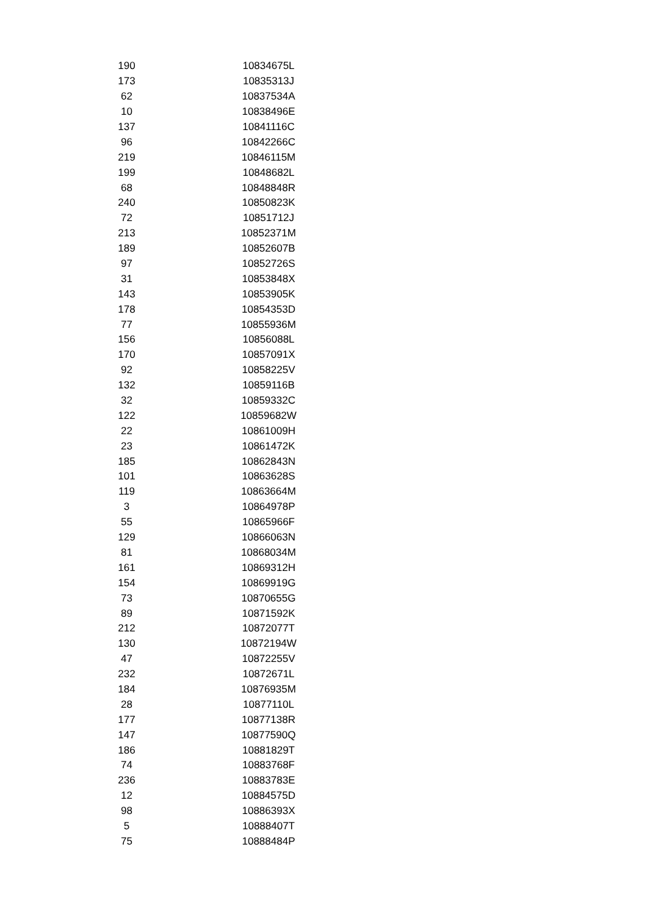| 190 | 10834675L |
| 173 | 10835313J |
| 62 | 10837534A |
| 10 | 10838496E |
| 137 | 10841116C |
| 96 | 10842266C |
| 219 | 10846115M |
| 199 | 10848682L |
| 68 | 10848848R |
| 240 | 10850823K |
| 72 | 10851712J |
| 213 | 10852371M |
| 189 | 10852607B |
| 97 | 10852726S |
| 31 | 10853848X |
| 143 | 10853905K |
| 178 | 10854353D |
| 77 | 10855936M |
| 156 | 10856088L |
| 170 | 10857091X |
| 92 | 10858225V |
| 132 | 10859116B |
| 32 | 10859332C |
| 122 | 10859682W |
| 22 | 10861009H |
| 23 | 10861472K |
| 185 | 10862843N |
| 101 | 10863628S |
| 119 | 10863664M |
| 3 | 10864978P |
| 55 | 10865966F |
| 129 | 10866063N |
| 81 | 10868034M |
| 161 | 10869312H |
| 154 | 10869919G |
| 73 | 10870655G |
| 89 | 10871592K |
| 212 | 10872077T |
| 130 | 10872194W |
| 47 | 10872255V |
| 232 | 10872671L |
| 184 | 10876935M |
| 28 | 10877110L |
| 177 | 10877138R |
| 147 | 10877590Q |
| 186 | 10881829T |
| 74 | 10883768F |
| 236 | 10883783E |
| 12 | 10884575D |
| 98 | 10886393X |
| 5 | 10888407T |
| 75 | 10888484P |